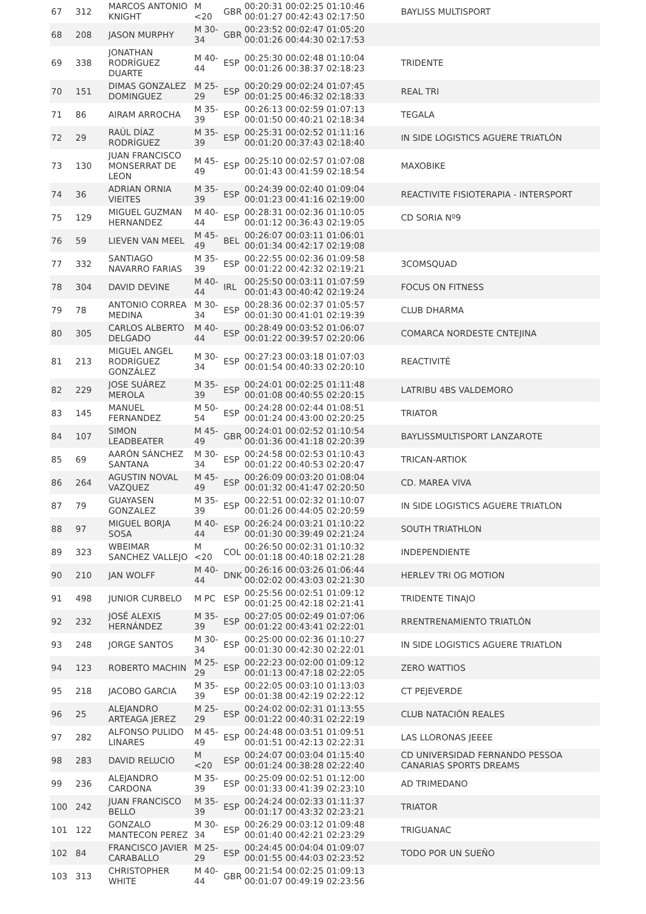| 67 | 312 | MARCOS ANTONIO KNIGHT | M <20 | GBR | 00:20:31 00:02:25 01:10:46 00:01:27 00:42:43 02:17:50 | BAYLISS MULTISPORT |
| 68 | 208 | JASON MURPHY | M 30-34 | GBR | 00:23:52 00:02:47 01:05:20 00:01:26 00:44:30 02:17:53 | |
| 69 | 338 | JONATHAN RODRÍGUEZ DUARTE | M 40-44 | ESP | 00:25:30 00:02:48 01:10:04 00:01:26 00:38:37 02:18:23 | TRIDENTE |
| 70 | 151 | DIMAS GONZALEZ DOMINGUEZ | M 25-29 | ESP | 00:20:29 00:02:24 01:07:45 00:01:25 00:46:32 02:18:33 | REAL TRI |
| 71 | 86 | AIRAM ARROCHA | M 35-39 | ESP | 00:26:13 00:02:59 01:07:13 00:01:50 00:40:21 02:18:34 | TEGALA |
| 72 | 29 | RAÚL DÍAZ RODRÍGUEZ | M 35-39 | ESP | 00:25:31 00:02:52 01:11:16 00:01:20 00:37:43 02:18:40 | IN SIDE LOGISTICS AGUERE TRIATLÓN |
| 73 | 130 | JUAN FRANCISCO MONSERRAT DE LEON | M 45-49 | ESP | 00:25:10 00:02:57 01:07:08 00:01:43 00:41:59 02:18:54 | MAXOBIKE |
| 74 | 36 | ADRIAN ORNIA VIEITES | M 35-39 | ESP | 00:24:39 00:02:40 01:09:04 00:01:23 00:41:16 02:19:00 | REACTIVITE FISIOTERAPIA - INTERSPORT |
| 75 | 129 | MIGUEL GUZMAN HERNANDEZ | M 40-44 | ESP | 00:28:31 00:02:36 01:10:05 00:01:12 00:36:43 02:19:05 | CD SORIA Nº9 |
| 76 | 59 | LIEVEN VAN MEEL | M 45-49 | BEL | 00:26:07 00:03:11 01:06:01 00:01:34 00:42:17 02:19:08 | |
| 77 | 332 | SANTIAGO NAVARRO FARIAS | M 35-39 | ESP | 00:22:55 00:02:36 01:09:58 00:01:22 00:42:32 02:19:21 | 3COMSQUAD |
| 78 | 304 | DAVID DEVINE | M 40-44 | IRL | 00:25:50 00:03:11 01:07:59 00:01:43 00:40:42 02:19:24 | FOCUS ON FITNESS |
| 79 | 78 | ANTONIO CORREA MEDINA | M 30-34 | ESP | 00:28:36 00:02:37 01:05:57 00:01:30 00:41:01 02:19:39 | CLUB DHARMA |
| 80 | 305 | CARLOS ALBERTO DELGADO | M 40-44 | ESP | 00:28:49 00:03:52 01:06:07 00:01:22 00:39:57 02:20:06 | COMARCA NORDESTE CNTEJINA |
| 81 | 213 | MIGUEL ANGEL RODRÍGUEZ GONZÁLEZ | M 30-34 | ESP | 00:27:23 00:03:18 01:07:03 00:01:54 00:40:33 02:20:10 | REACTIVITÉ |
| 82 | 229 | JOSE SUÁREZ MEROLA | M 35-39 | ESP | 00:24:01 00:02:25 01:11:48 00:01:08 00:40:55 02:20:15 | LATRIBU 4BS VALDEMORO |
| 83 | 145 | MANUEL FERNANDEZ | M 50-54 | ESP | 00:24:28 00:02:44 01:08:51 00:01:24 00:43:00 02:20:25 | TRIATOR |
| 84 | 107 | SIMON LEADBEATER | M 45-49 | GBR | 00:24:01 00:02:52 01:10:54 00:01:36 00:41:18 02:20:39 | BAYLISSMULTISPORT LANZAROTE |
| 85 | 69 | AARÓN SÁNCHEZ SANTANA | M 30-34 | ESP | 00:24:58 00:02:53 01:10:43 00:01:22 00:40:53 02:20:47 | TRICAN-ARTIOK |
| 86 | 264 | AGUSTIN NOVAL VAZQUEZ | M 45-49 | ESP | 00:26:09 00:03:20 01:08:04 00:01:32 00:41:47 02:20:50 | CD. MAREA VIVA |
| 87 | 79 | GUAYASEN GONZALEZ | M 35-39 | ESP | 00:22:51 00:02:32 01:10:07 00:01:26 00:44:05 02:20:59 | IN SIDE LOGISTICS AGUERE TRIATLON |
| 88 | 97 | MIGUEL BORJA SOSA | M 40-44 | ESP | 00:26:24 00:03:21 01:10:22 00:01:30 00:39:49 02:21:24 | SOUTH TRIATHLON |
| 89 | 323 | WBEIMAR SANCHEZ VALLEJO | M <20 | COL | 00:26:50 00:02:31 01:10:32 00:01:18 00:40:18 02:21:28 | INDEPENDIENTE |
| 90 | 210 | JAN WOLFF | M 40-44 | DNK | 00:26:16 00:03:26 01:06:44 00:02:02 00:43:03 02:21:30 | HERLEV TRI OG MOTION |
| 91 | 498 | JUNIOR CURBELO | M PC | ESP | 00:25:56 00:02:51 01:09:12 00:01:25 00:42:18 02:21:41 | TRIDENTE TINAJO |
| 92 | 232 | JOSÉ ALEXIS HERNÁNDEZ | M 35-39 | ESP | 00:27:05 00:02:49 01:07:06 00:01:22 00:43:41 02:22:01 | RRENTRENAMIENTO TRIATLÓN |
| 93 | 248 | JORGE SANTOS | M 30-34 | ESP | 00:25:00 00:02:36 01:10:27 00:01:30 00:42:30 02:22:01 | IN SIDE LOGISTICS AGUERE TRIATLON |
| 94 | 123 | ROBERTO MACHIN | M 25-29 | ESP | 00:22:23 00:02:00 01:09:12 00:01:13 00:47:18 02:22:05 | ZERO WATTIOS |
| 95 | 218 | JACOBO GARCIA | M 35-39 | ESP | 00:22:05 00:03:10 01:13:03 00:01:38 00:42:19 02:22:12 | CT PEJEVERDE |
| 96 | 25 | ALEJANDRO ARTEAGA JEREZ | M 25-29 | ESP | 00:24:02 00:02:31 01:13:55 00:01:22 00:40:31 02:22:19 | CLUB NATACIÓN REALES |
| 97 | 282 | ALFONSO PULIDO LINARES | M 45-49 | ESP | 00:24:48 00:03:51 01:09:51 00:01:51 00:42:13 02:22:31 | LAS LLORONAS JEEEE |
| 98 | 283 | DAVID RELUCIO | M <20 | ESP | 00:24:07 00:03:04 01:15:40 00:01:24 00:38:28 02:22:40 | CD UNIVERSIDAD FERNANDO PESSOA CANARIAS SPORTS DREAMS |
| 99 | 236 | ALEJANDRO CARDONA | M 35-39 | ESP | 00:25:09 00:02:51 01:12:00 00:01:33 00:41:39 02:23:10 | AD TRIMEDANO |
| 100 | 242 | JUAN FRANCISCO BELLO | M 35-39 | ESP | 00:24:24 00:02:33 01:11:37 00:01:17 00:43:32 02:23:21 | TRIATOR |
| 101 | 122 | GONZALO MANTECON PEREZ | M 30-34 | ESP | 00:26:29 00:03:12 01:09:48 00:01:40 00:42:21 02:23:29 | TRIGUANAC |
| 102 | 84 | FRANCISCO JAVIER CARABALLO | M 25-29 | ESP | 00:24:45 00:04:04 01:09:07 00:01:55 00:44:03 02:23:52 | TODO POR UN SUEÑO |
| 103 | 313 | CHRISTOPHER WHITE | M 40-44 | GBR | 00:21:54 00:02:25 01:09:13 00:01:07 00:49:19 02:23:56 | |